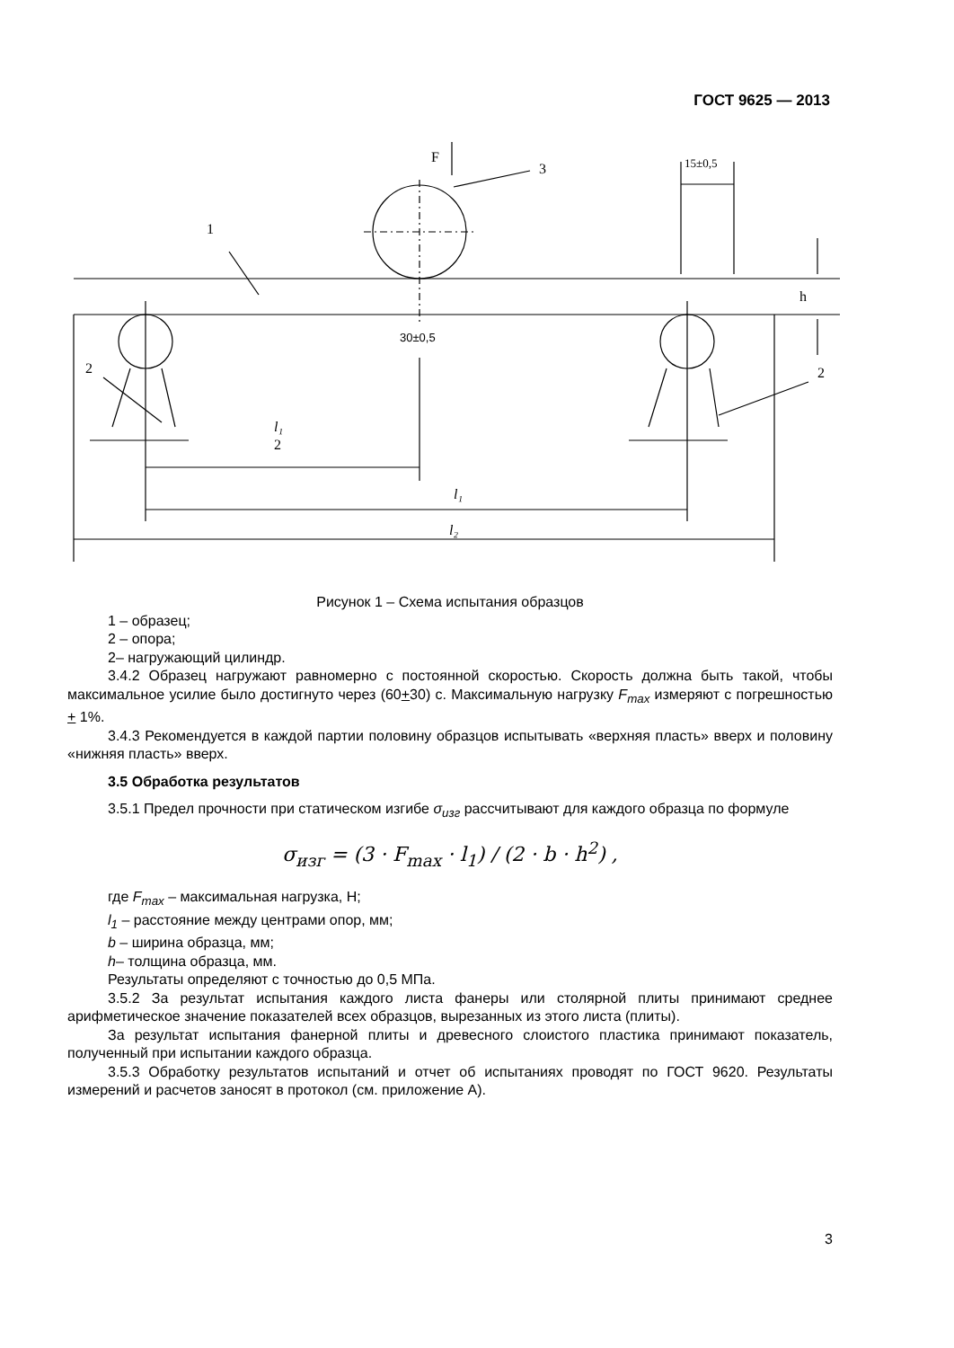ГОСТ 9625 — 2013
F
3
1
2
2
15±0,5
30±0,5
h
l₁
2
l₁
l₂
Рисунок 1 – Схема испытания образцов
1 – образец;
2 – опора;
2– нагружающий цилиндр.
3.4.2 Образец нагружают равномерно с постоянной скоростью. Скорость должна быть такой, чтобы максимальное усилие было достигнуто через (60+30) с. Максимальную нагрузку F<sub>max</sub> измеряют с погрешностью + 1%.
3.4.3 Рекомендуется в каждой партии половину образцов испытывать «верхняя пласть» вверх и половину «нижняя пласть» вверх.
3.5 Обработка результатов
3.5.1 Предел прочности при статическом изгибе σ<sub>изг</sub> рассчитывают для каждого образца по формуле
σ<sub>изг</sub> = (3 · F<sub>max</sub> · l<sub>1</sub>) / (2 · b · h<sup>2</sup>) ,
где F<sub>max</sub> – максимальная нагрузка, Н;
l<sub>1</sub> – расстояние между центрами опор, мм;
b – ширина образца, мм;
h– толщина образца, мм.
Результаты определяют с точностью до 0,5 МПа.
3.5.2 За результат испытания каждого листа фанеры или столярной плиты принимают среднее арифметическое значение показателей всех образцов, вырезанных из этого листа (плиты).
За результат испытания фанерной плиты и древесного слоистого пластика принимают показатель, полученный при испытании каждого образца.
3.5.3 Обработку результатов испытаний и отчет об испытаниях проводят по ГОСТ 9620. Результаты измерений и расчетов заносят в протокол (см. приложение А).
3